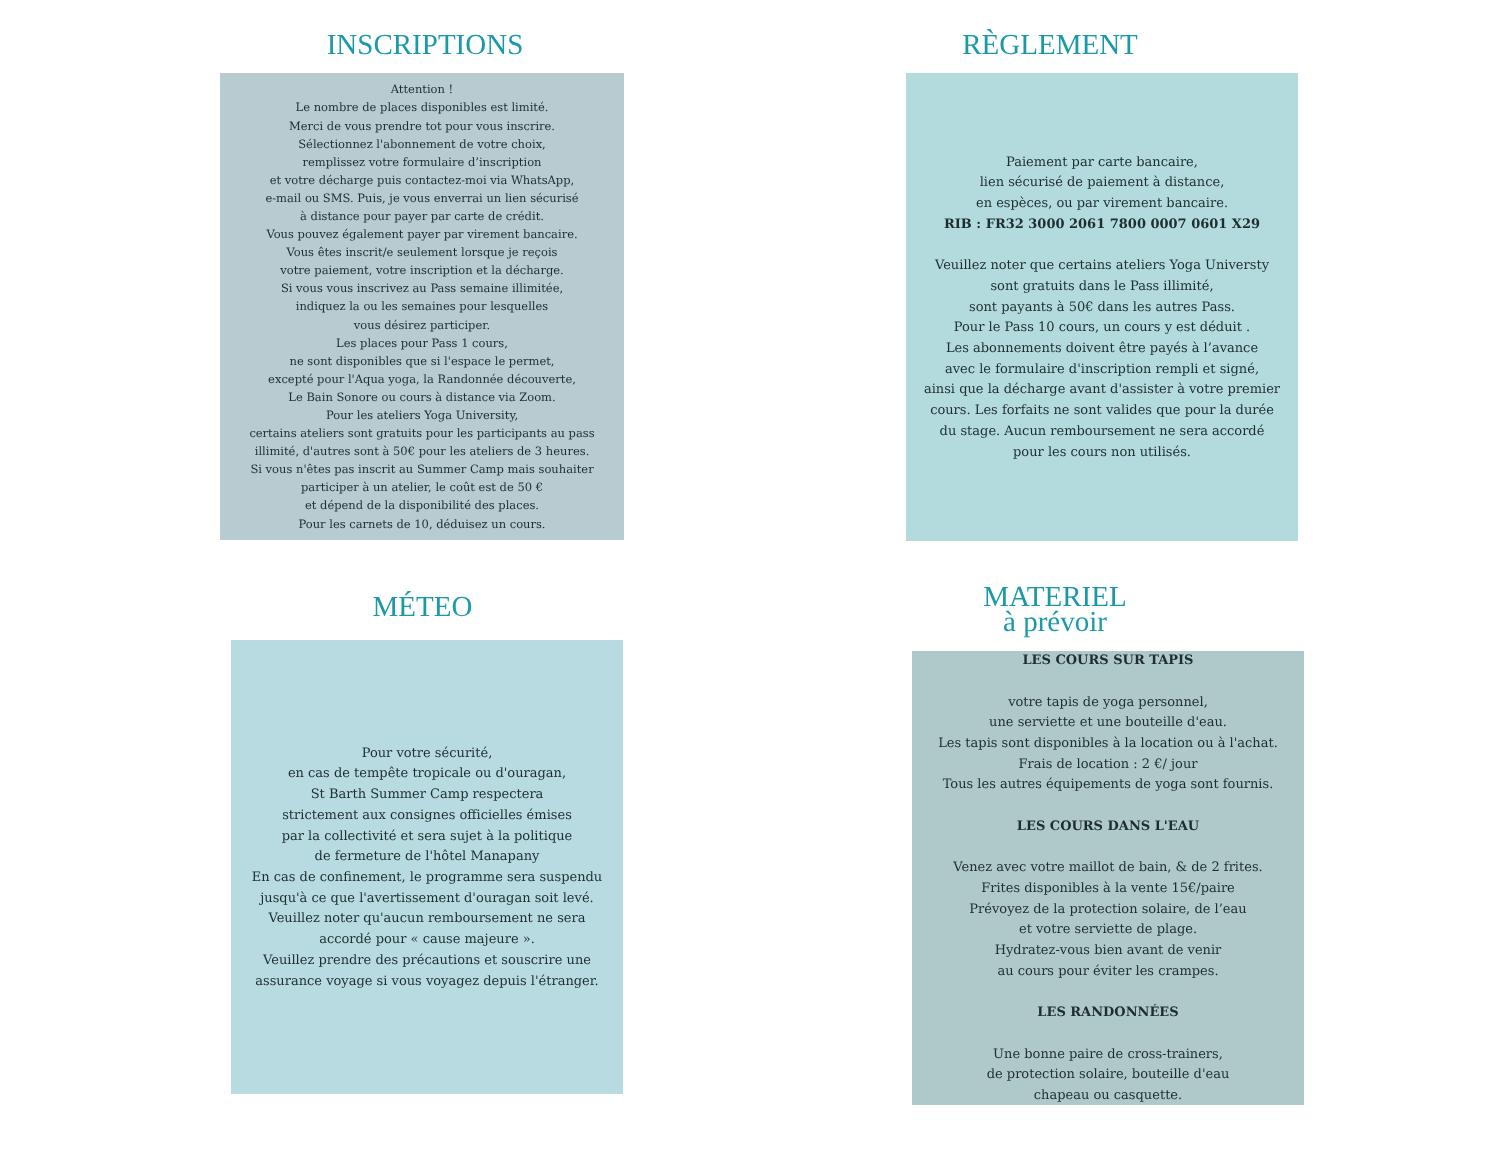INSCRIPTIONS
Attention !
Le nombre de places disponibles est limité.
Merci de vous prendre tot pour vous inscrire.
Sélectionnez l'abonnement de votre choix,
remplissez votre formulaire d’inscription
et votre décharge puis contactez-moi via WhatsApp,
e-mail ou SMS. Puis, je vous enverrai un lien sécurisé
à distance pour payer par carte de crédit.
Vous pouvez également payer par virement bancaire.
Vous êtes inscrit/e seulement lorsque je reçois
votre paiement, votre inscription et la décharge.
Si vous vous inscrivez au Pass semaine illimitée,
indiquez la ou les semaines pour lesquelles
vous désirez participer.
Les places pour Pass 1 cours,
ne sont disponibles que si l'espace le permet,
excepté pour l'Aqua yoga, la Randonnée découverte,
Le Bain Sonore ou cours à distance via Zoom.
Pour les ateliers Yoga University,
certains ateliers sont gratuits pour les participants au pass
illimité, d'autres sont à 50€ pour les ateliers de 3 heures.
Si vous n'êtes pas inscrit au Summer Camp mais souhaiter
participer à un atelier, le coût est de 50 €
et dépend de la disponibilité des places.
Pour les carnets de 10, déduisez un cours.
RÈGLEMENT
Paiement par carte bancaire,
lien sécurisé de paiement à distance,
en espèces, ou par virement bancaire.
RIB : FR32 3000 2061 7800 0007 0601 X29
Veuillez noter que certains ateliers Yoga Universty
sont gratuits dans le Pass illimité,
sont payants à 50€ dans les autres Pass.
Pour le Pass 10 cours, un cours y est déduit .
Les abonnements doivent être payés à l’avance
avec le formulaire d'inscription rempli et signé,
ainsi que la décharge avant d'assister à votre premier
cours. Les forfaits ne sont valides que pour la durée
du stage. Aucun remboursement ne sera accordé
pour les cours non utilisés.
MÉTEO
Pour votre sécurité,
en cas de tempête tropicale ou d'ouragan,
St Barth Summer Camp respectera
strictement aux consignes officielles émises
par la collectivité et sera sujet à la politique
de fermeture de l'hôtel Manapany
En cas de confinement, le programme sera suspendu
jusqu'à ce que l'avertissement d'ouragan soit levé.
Veuillez noter qu'aucun remboursement ne sera
accordé pour « cause majeure ».
Veuillez prendre des précautions et souscrire une
assurance voyage si vous voyagez depuis l'étranger.
MATERIEL
à prévoir
LES COURS SUR TAPIS
votre tapis de yoga personnel,
une serviette et une bouteille d'eau.
Les tapis sont disponibles à la location ou à l'achat.
Frais de location : 2 €/ jour
Tous les autres équipements de yoga sont fournis.
LES COURS DANS L'EAU
Venez avec votre maillot de bain, & de 2 frites.
Frites disponibles à la vente 15€/paire
Prévoyez de la protection solaire, de l’eau
et votre serviette de plage.
Hydratez-vous bien avant de venir
au cours pour éviter les crampes.
LES RANDONNÉES
Une bonne paire de cross-trainers,
de protection solaire, bouteille d'eau
chapeau ou casquette.